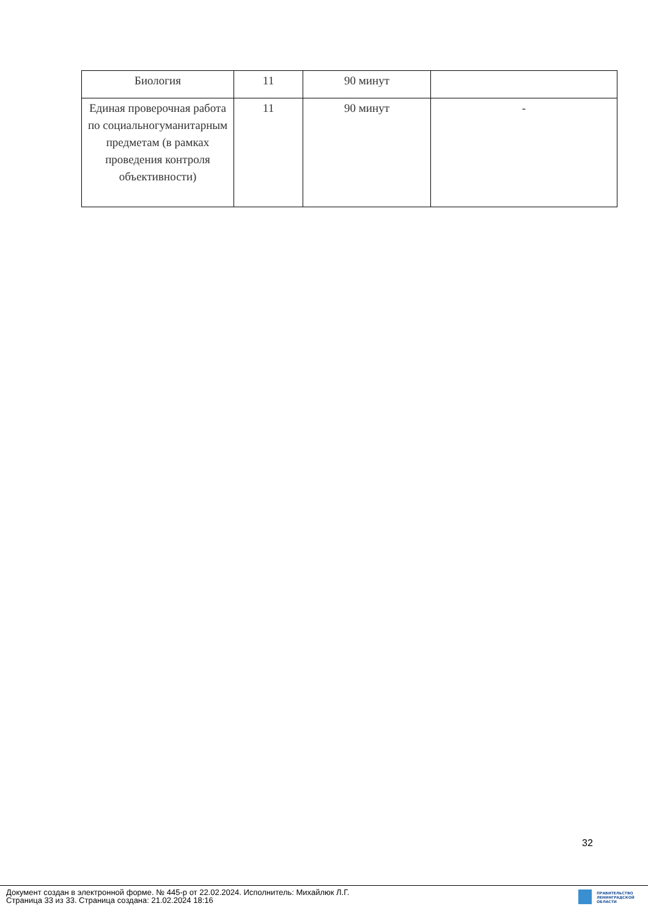| Биология | 11 | 90 минут | |
| Единая проверочная работа по социальногуманитарным предметам (в рамках проведения контроля объективности) | 11 | 90 минут | - |
32
Документ создан в электронной форме. № 445-р от 22.02.2024. Исполнитель: Михайлюк Л.Г.
Страница 33 из 33. Страница создана: 21.02.2024 18:16
ПРАВИТЕЛЬСТВО
ЛЕНИНГРАДСКОЙ
ОБЛАСТИ